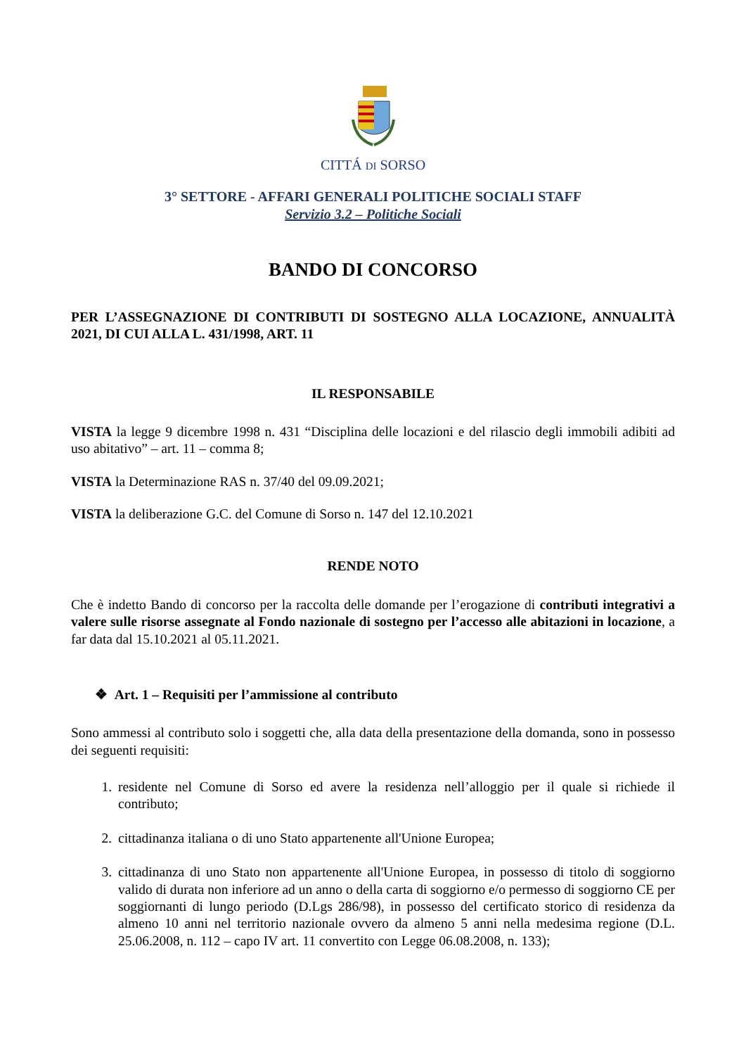CITTÁ DI SORSO
3° SETTORE - AFFARI GENERALI POLITICHE SOCIALI STAFF
Servizio 3.2 – Politiche Sociali
BANDO DI CONCORSO
PER L’ASSEGNAZIONE DI CONTRIBUTI DI SOSTEGNO ALLA LOCAZIONE, ANNUALITÀ 2021, DI CUI ALLA L. 431/1998, ART. 11
IL RESPONSABILE
VISTA la legge 9 dicembre 1998 n. 431 “Disciplina delle locazioni e del rilascio degli immobili adibiti ad uso abitativo” – art. 11 – comma 8;
VISTA la Determinazione RAS n. 37/40 del 09.09.2021;
VISTA la deliberazione G.C. del Comune di Sorso n. 147 del 12.10.2021
RENDE NOTO
Che è indetto Bando di concorso per la raccolta delle domande per l’erogazione di contributi integrativi a valere sulle risorse assegnate al Fondo nazionale di sostegno per l’accesso alle abitazioni in locazione, a far data dal 15.10.2021 al 05.11.2021.
❖ Art. 1 – Requisiti per l’ammissione al contributo
Sono ammessi al contributo solo i soggetti che, alla data della presentazione della domanda, sono in possesso dei seguenti requisiti:
1. residente nel Comune di Sorso ed avere la residenza nell’alloggio per il quale si richiede il contributo;
2. cittadinanza italiana o di uno Stato appartenente all'Unione Europea;
3. cittadinanza di uno Stato non appartenente all'Unione Europea, in possesso di titolo di soggiorno valido di durata non inferiore ad un anno o della carta di soggiorno e/o permesso di soggiorno CE per soggiornanti di lungo periodo (D.Lgs 286/98), in possesso del certificato storico di residenza da almeno 10 anni nel territorio nazionale ovvero da almeno 5 anni nella medesima regione (D.L. 25.06.2008, n. 112 – capo IV art. 11 convertito con Legge 06.08.2008, n. 133);